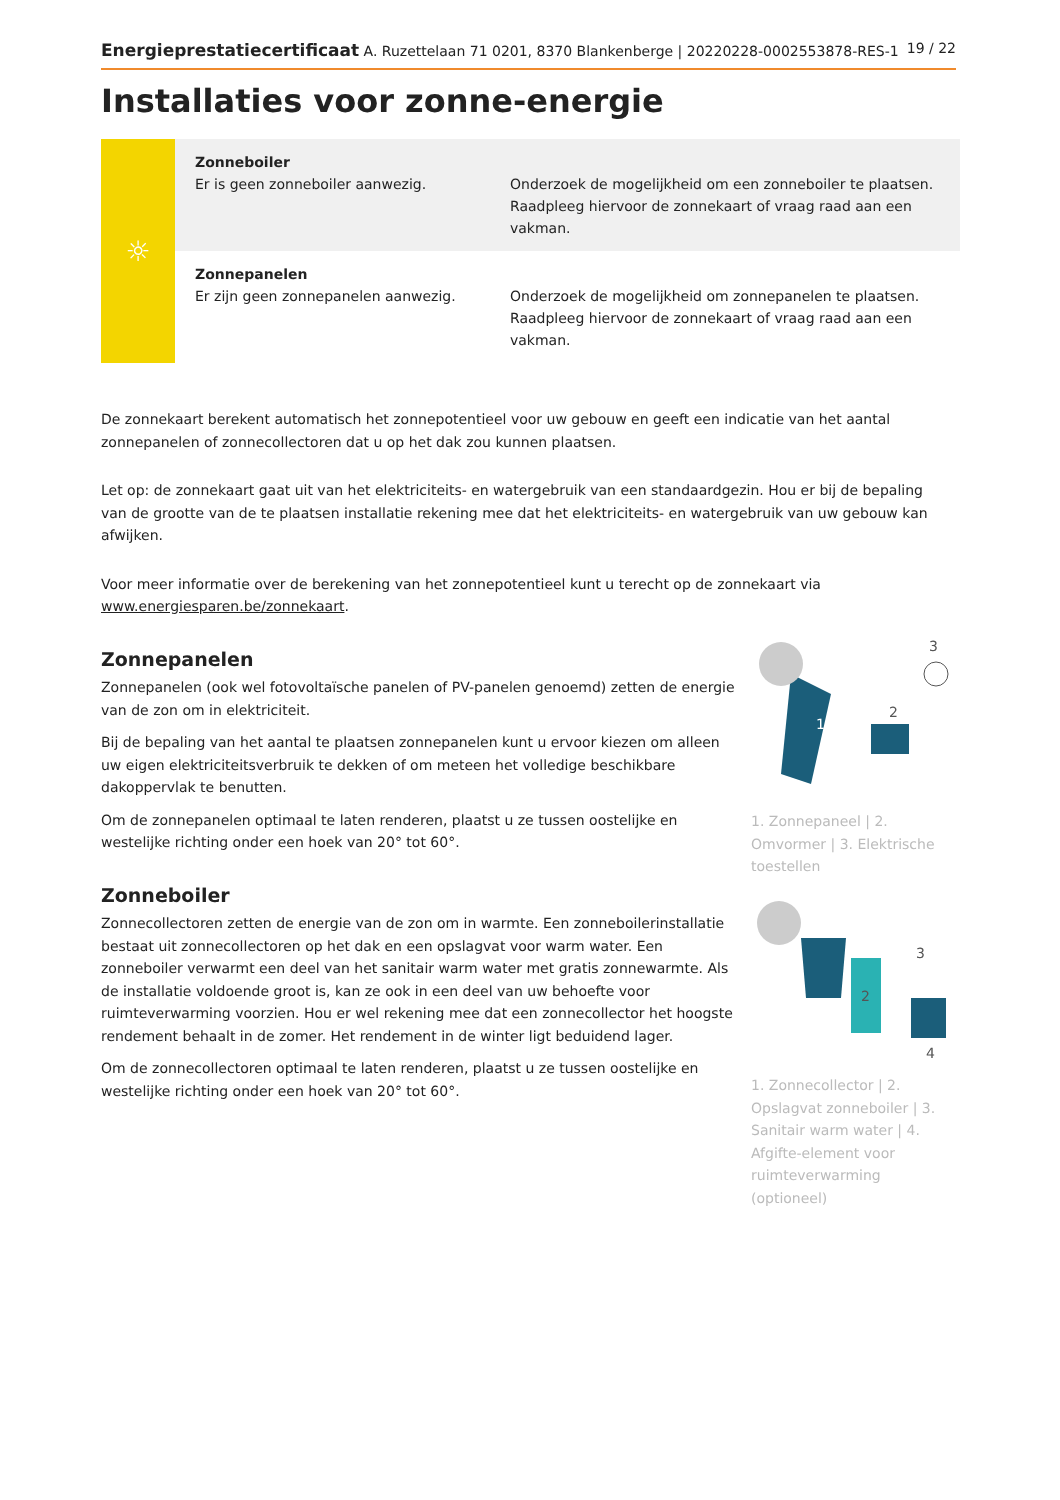Energieprestatiecertificaat A. Ruzettelaan 71 0201, 8370 Blankenberge | 20220228-0002553878-RES-1 19 / 22
Installaties voor zonne-energie
☼
| Zonneboiler Er is geen zonneboiler aanwezig. | Onderzoek de mogelijkheid om een zonneboiler te plaatsen. Raadpleeg hiervoor de zonnekaart of vraag raad aan een vakman. |
| Zonnepanelen Er zijn geen zonnepanelen aanwezig. | Onderzoek de mogelijkheid om zonnepanelen te plaatsen. Raadpleeg hiervoor de zonnekaart of vraag raad aan een vakman. |
De zonnekaart berekent automatisch het zonnepotentieel voor uw gebouw en geeft een indicatie van het aantal zonnepanelen of zonnecollectoren dat u op het dak zou kunnen plaatsen.
Let op: de zonnekaart gaat uit van het elektriciteits- en watergebruik van een standaardgezin. Hou er bij de bepaling van de grootte van de te plaatsen installatie rekening mee dat het elektriciteits- en watergebruik van uw gebouw kan afwijken.
Voor meer informatie over de berekening van het zonnepotentieel kunt u terecht op de zonnekaart via www.energiesparen.be/zonnekaart.
Zonnepanelen
Zonnepanelen (ook wel fotovoltaïsche panelen of PV-panelen genoemd) zetten de energie van de zon om in elektriciteit.
Bij de bepaling van het aantal te plaatsen zonnepanelen kunt u ervoor kiezen om alleen uw eigen elektriciteitsverbruik te dekken of om meteen het volledige beschikbare dakoppervlak te benutten.
Om de zonnepanelen optimaal te laten renderen, plaatst u ze tussen oostelijke en westelijke richting onder een hoek van 20° tot 60°.
Zonneboiler
Zonnecollectoren zetten de energie van de zon om in warmte. Een zonneboilerinstallatie bestaat uit zonnecollectoren op het dak en een opslagvat voor warm water. Een zonneboiler verwarmt een deel van het sanitair warm water met gratis zonnewarmte. Als de installatie voldoende groot is, kan ze ook in een deel van uw behoefte voor ruimteverwarming voorzien. Hou er wel rekening mee dat een zonnecollector het hoogste rendement behaalt in de zomer. Het rendement in de winter ligt beduidend lager.
Om de zonnecollectoren optimaal te laten renderen, plaatst u ze tussen oostelijke en westelijke richting onder een hoek van 20° tot 60°.
1
2
3
1. Zonnepaneel | 2. Omvormer | 3. Elektrische toestellen
2
3
4
1. Zonnecollector | 2. Opslagvat zonneboiler | 3. Sanitair warm water | 4. Afgifte-element voor ruimteverwarming (optioneel)